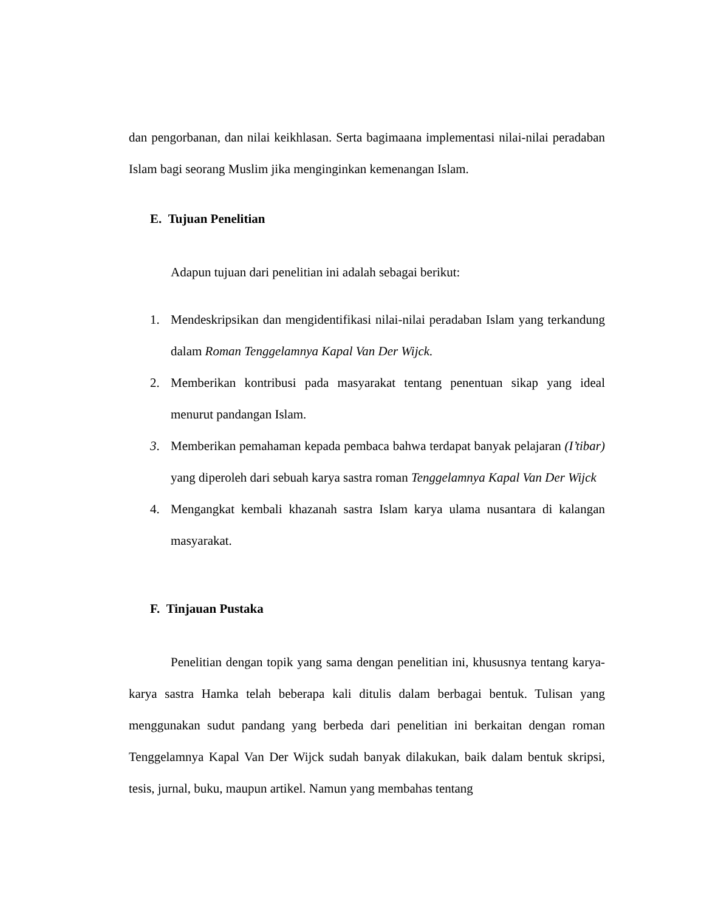dan pengorbanan, dan nilai keikhlasan. Serta bagimaana implementasi nilai-nilai peradaban Islam bagi seorang Muslim jika menginginkan kemenangan Islam.
E. Tujuan Penelitian
Adapun tujuan dari penelitian ini adalah sebagai berikut:
1. Mendeskripsikan dan mengidentifikasi nilai-nilai peradaban Islam yang terkandung dalam Roman Tenggelamnya Kapal Van Der Wijck.
2. Memberikan kontribusi pada masyarakat tentang penentuan sikap yang ideal menurut pandangan Islam.
3. Memberikan pemahaman kepada pembaca bahwa terdapat banyak pelajaran (I’tibar) yang diperoleh dari sebuah karya sastra roman Tenggelamnya Kapal Van Der Wijck
4. Mengangkat kembali khazanah sastra Islam karya ulama nusantara di kalangan masyarakat.
F. Tinjauan Pustaka
Penelitian dengan topik yang sama dengan penelitian ini, khususnya tentang karya-karya sastra Hamka telah beberapa kali ditulis dalam berbagai bentuk. Tulisan yang menggunakan sudut pandang yang berbeda dari penelitian ini berkaitan dengan roman Tenggelamnya Kapal Van Der Wijck sudah banyak dilakukan, baik dalam bentuk skripsi, tesis, jurnal, buku, maupun artikel. Namun yang membahas tentang